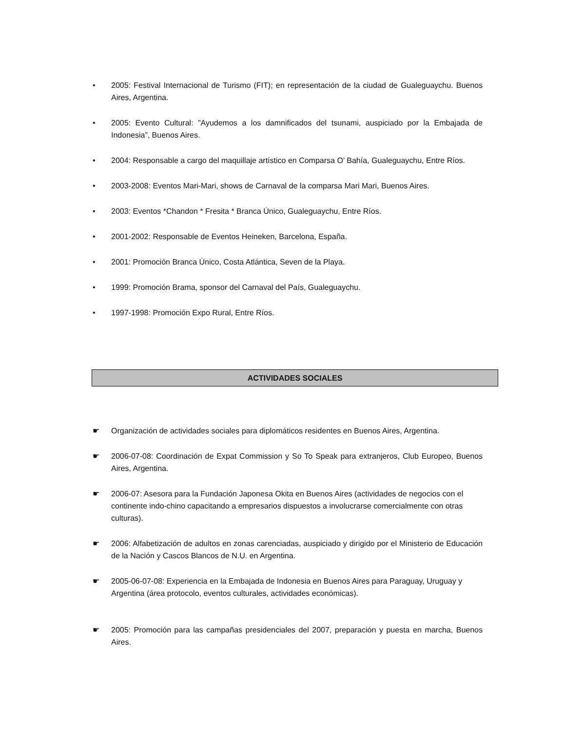• 2005: Festival Internacional de Turismo (FIT); en representación de la ciudad de Gualeguaychu. Buenos Aires, Argentina.
• 2005: Evento Cultural: ”Ayudemos a los damnificados del tsunami, auspiciado por la Embajada de Indonesia”, Buenos Aires.
• 2004: Responsable a cargo del maquillaje artístico en Comparsa O’ Bahía, Gualeguaychu, Entre Ríos.
• 2003-2008: Eventos Mari-Mari, shows de Carnaval de la comparsa Mari Mari, Buenos Aires.
• 2003: Eventos *Chandon * Fresita * Branca Único, Gualeguaychu, Entre Ríos.
• 2001-2002: Responsable de Eventos Heineken, Barcelona, España.
• 2001: Promoción Branca Único, Costa Atlántica, Seven de la Playa.
• 1999: Promoción Brama, sponsor del Carnaval del País, Gualeguaychu.
• 1997-1998: Promoción Expo Rural, Entre Ríos.
ACTIVIDADES SOCIALES
☛ Organización de actividades sociales para diplomáticos residentes en Buenos Aires, Argentina.
☛ 2006-07-08: Coordinación de Expat Commission y So To Speak para extranjeros, Club Europeo, Buenos Aires, Argentina.
☛ 2006-07: Asesora para la Fundación Japonesa Okita en Buenos Aires (actividades de negocios con el continente indo-chino capacitando a empresarios dispuestos a involucrarse comercialmente con otras culturas).
☛ 2006: Alfabetización de adultos en zonas carenciadas, auspiciado y dirigido por el Ministerio de Educación de la Nación y Cascos Blancos de N.U. en Argentina.
☛ 2005-06-07-08: Experiencia en la Embajada de Indonesia en Buenos Aires para Paraguay, Uruguay y Argentina (área protocolo, eventos culturales, actividades económicas).
☛ 2005: Promoción para las campañas presidenciales del 2007, preparación y puesta en marcha, Buenos Aires.